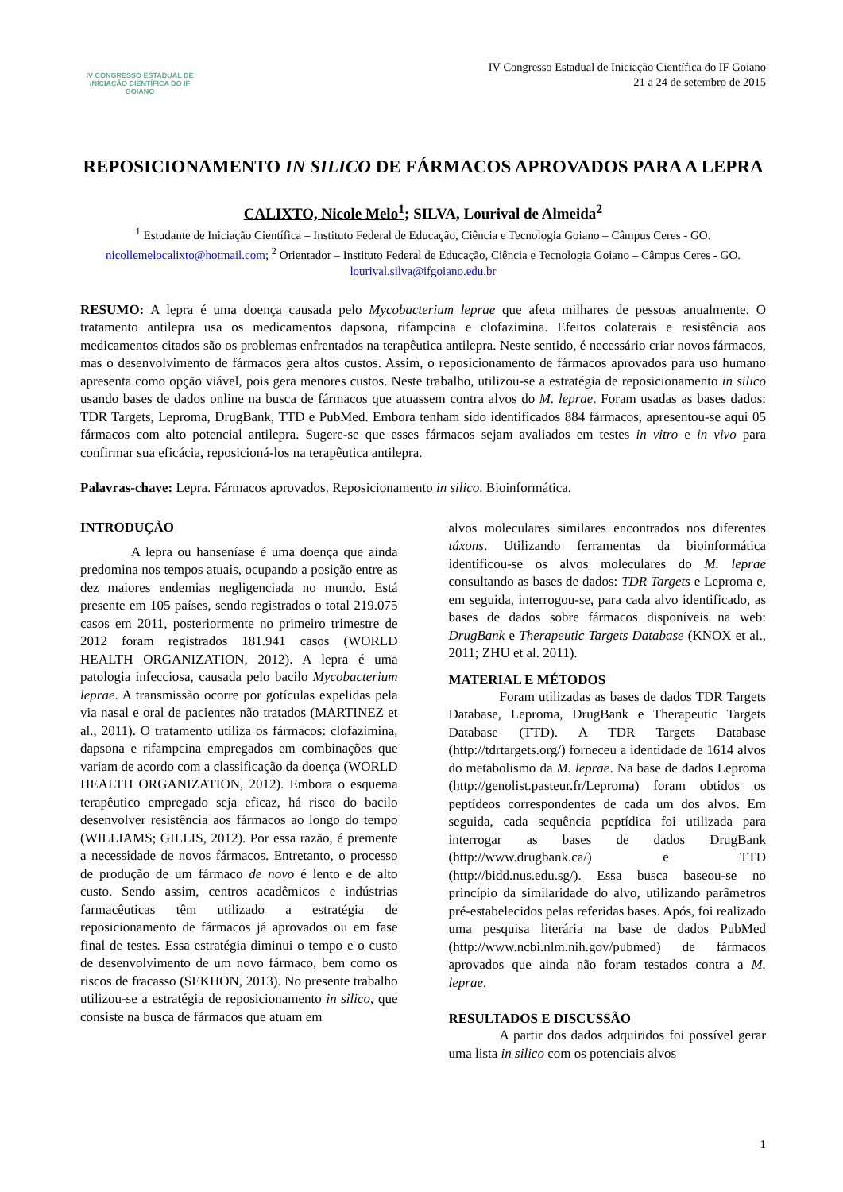IV CONGRESSO ESTADUAL DE INICIAÇÃO CIENTÍFICA DO IF GOIANO
IV Congresso Estadual de Iniciação Científica do IF Goiano
21 a 24 de setembro de 2015
REPOSICIONAMENTO IN SILICO DE FÁRMACOS APROVADOS PARA A LEPRA
CALIXTO, Nicole Melo<sup>1</sup>; SILVA, Lourival de Almeida<sup>2</sup>
<sup>1</sup> Estudante de Iniciação Científica – Instituto Federal de Educação, Ciência e Tecnologia Goiano – Câmpus Ceres - GO. nicollemelocalixto@hotmail.com; <sup>2</sup> Orientador – Instituto Federal de Educação, Ciência e Tecnologia Goiano – Câmpus Ceres - GO. lourival.silva@ifgoiano.edu.br
RESUMO: A lepra é uma doença causada pelo Mycobacterium leprae que afeta milhares de pessoas anualmente. O tratamento antilepra usa os medicamentos dapsona, rifampcina e clofazimina. Efeitos colaterais e resistência aos medicamentos citados são os problemas enfrentados na terapêutica antilepra. Neste sentido, é necessário criar novos fármacos, mas o desenvolvimento de fármacos gera altos custos. Assim, o reposicionamento de fármacos aprovados para uso humano apresenta como opção viável, pois gera menores custos. Neste trabalho, utilizou-se a estratégia de reposicionamento in silico usando bases de dados online na busca de fármacos que atuassem contra alvos do M. leprae. Foram usadas as bases dados: TDR Targets, Leproma, DrugBank, TTD e PubMed. Embora tenham sido identificados 884 fármacos, apresentou-se aqui 05 fármacos com alto potencial antilepra. Sugere-se que esses fármacos sejam avaliados em testes in vitro e in vivo para confirmar sua eficácia, reposicioná-los na terapêutica antilepra.
Palavras-chave: Lepra. Fármacos aprovados. Reposicionamento in silico. Bioinformática.
INTRODUÇÃO
A lepra ou hanseníase é uma doença que ainda predomina nos tempos atuais, ocupando a posição entre as dez maiores endemias negligenciada no mundo. Está presente em 105 países, sendo registrados o total 219.075 casos em 2011, posteriormente no primeiro trimestre de 2012 foram registrados 181.941 casos (WORLD HEALTH ORGANIZATION, 2012). A lepra é uma patologia infecciosa, causada pelo bacilo Mycobacterium leprae. A transmissão ocorre por gotículas expelidas pela via nasal e oral de pacientes não tratados (MARTINEZ et al., 2011). O tratamento utiliza os fármacos: clofazimina, dapsona e rifampcina empregados em combinações que variam de acordo com a classificação da doença (WORLD HEALTH ORGANIZATION, 2012). Embora o esquema terapêutico empregado seja eficaz, há risco do bacilo desenvolver resistência aos fármacos ao longo do tempo (WILLIAMS; GILLIS, 2012). Por essa razão, é premente a necessidade de novos fármacos. Entretanto, o processo de produção de um fármaco de novo é lento e de alto custo. Sendo assim, centros acadêmicos e indústrias farmacêuticas têm utilizado a estratégia de reposicionamento de fármacos já aprovados ou em fase final de testes. Essa estratégia diminui o tempo e o custo de desenvolvimento de um novo fármaco, bem como os riscos de fracasso (SEKHON, 2013). No presente trabalho utilizou-se a estratégia de reposicionamento in silico, que consiste na busca de fármacos que atuam em
alvos moleculares similares encontrados nos diferentes táxons. Utilizando ferramentas da bioinformática identificou-se os alvos moleculares do M. leprae consultando as bases de dados: TDR Targets e Leproma e, em seguida, interrogou-se, para cada alvo identificado, as bases de dados sobre fármacos disponíveis na web: DrugBank e Therapeutic Targets Database (KNOX et al., 2011; ZHU et al. 2011).
MATERIAL E MÉTODOS
Foram utilizadas as bases de dados TDR Targets Database, Leproma, DrugBank e Therapeutic Targets Database (TTD). A TDR Targets Database (http://tdrtargets.org/) forneceu a identidade de 1614 alvos do metabolismo da M. leprae. Na base de dados Leproma (http://genolist.pasteur.fr/Leproma) foram obtidos os peptídeos correspondentes de cada um dos alvos. Em seguida, cada sequência peptídica foi utilizada para interrogar as bases de dados DrugBank (http://www.drugbank.ca/) e TTD (http://bidd.nus.edu.sg/). Essa busca baseou-se no princípio da similaridade do alvo, utilizando parâmetros pré-estabelecidos pelas referidas bases. Após, foi realizado uma pesquisa literária na base de dados PubMed (http://www.ncbi.nlm.nih.gov/pubmed) de fármacos aprovados que ainda não foram testados contra a M. leprae.
RESULTADOS E DISCUSSÃO
A partir dos dados adquiridos foi possível gerar uma lista in silico com os potenciais alvos
1